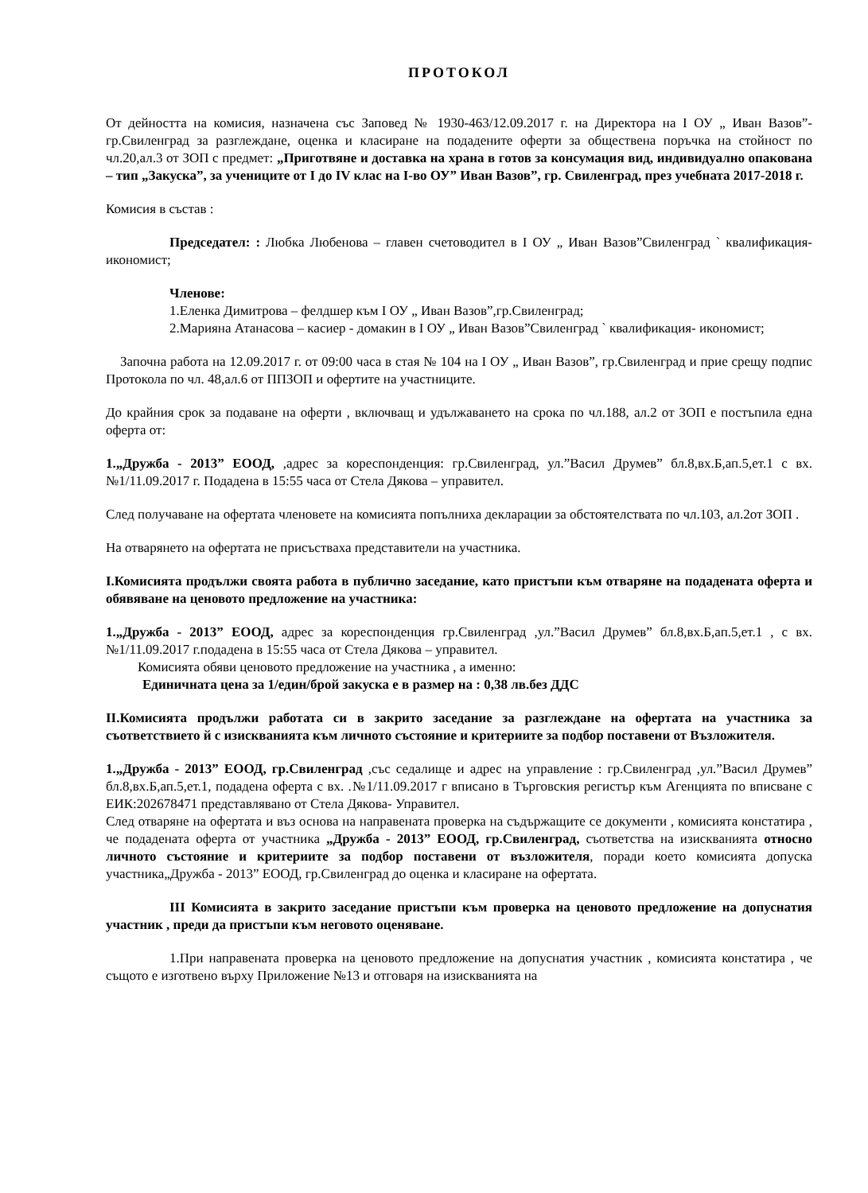ПРОТОКОЛ
От дейността на комисия, назначена със Заповед № 1930-463/12.09.2017 г. на Директора на I ОУ „ Иван Вазов”- гр.Свиленград за разглеждане, оценка и класиране на подадените оферти за обществена поръчка на стойност по чл.20,ал.3 от ЗОП с предмет: „Приготвяне и доставка на храна в готов за консумация вид, индивидуално опакована – тип „Закуска”, за учениците от I до IV клас на I-во ОУ” Иван Вазов”, гр. Свиленград, през учебната 2017-2018 г.
Комисия в състав :
Председател: : Любка Любенова – главен счетоводител в I ОУ „ Иван Вазов”Свиленград ` квалификация- икономист;
Членове:
1.Еленка Димитрова – фелдшер към I ОУ „ Иван Вазов”,гр.Свиленград;
2.Марияна Атанасова – касиер - домакин в I ОУ „ Иван Вазов”Свиленград ` квалификация- икономист;
Започна работа на 12.09.2017 г. от 09:00 часа в стая № 104 на I ОУ „ Иван Вазов”, гр.Свиленград и прие срещу подпис Протокола по чл. 48,ал.6 от ППЗОП и офертите на участниците.
До крайния срок за подаване на оферти , включващ и удължаването на срока по чл.188, ал.2 от ЗОП е постъпила една оферта от:
1.„Дружба - 2013” ЕООД, ,адрес за кореспонденция: гр.Свиленград, ул.”Васил Друмев” бл.8,вх.Б,ап.5,ет.1 с вх. №1/11.09.2017 г. Подадена в 15:55 часа от Стела Дякова – управител.
След получаване на офертата членовете на комисията попълниха декларации за обстоятелствата по чл.103, ал.2от ЗОП .
На отварянето на офертата не присъстваха представители на участника.
I.Комисията продължи своята работа в публично заседание, като пристъпи към отваряне на подадената оферта и обявяване на ценовото предложение на участника:
1.„Дружба - 2013” ЕООД, адрес за кореспонденция гр.Свиленград ,ул.”Васил Друмев” бл.8,вх.Б,ап.5,ет.1 , с вх. №1/11.09.2017 г.подадена в 15:55 часа от Стела Дякова – управител.
Комисията обяви ценовото предложение на участника , а именно:
Единичната цена за 1/един/брой закуска е в размер на : 0,38 лв.без ДДС
II.Комисията продължи работата си в закрито заседание за разглеждане на офертата на участника за съответствието й с изискванията към личното състояние и критериите за подбор поставени от Възложителя.
1.„Дружба - 2013” ЕООД, гр.Свиленград ,със седалище и адрес на управление : гр.Свиленград ,ул.”Васил Друмев” бл.8,вх.Б,ап.5,ет.1, подадена оферта с вх. .№1/11.09.2017 г вписано в Търговския регистър към Агенцията по вписване с ЕИК:202678471 представлявано от Стела Дякова- Управител.
След отваряне на офертата и въз основа на направената проверка на съдържащите се документи , комисията констатира , че подадената оферта от участника „Дружба - 2013” ЕООД, гр.Свиленград, съответства на изискванията относно личното състояние и критериите за подбор поставени от възложителя, поради което комисията допуска участника„Дружба - 2013” ЕООД, гр.Свиленград до оценка и класиране на офертата.
III Комисията в закрито заседание пристъпи към проверка на ценовото предложение на допуснатия участник , преди да пристъпи към неговото оценяване.
1.При направената проверка на ценовото предложение на допуснатия участник , комисията констатира , че същото е изготвено върху Приложение №13 и отговаря на изискванията на